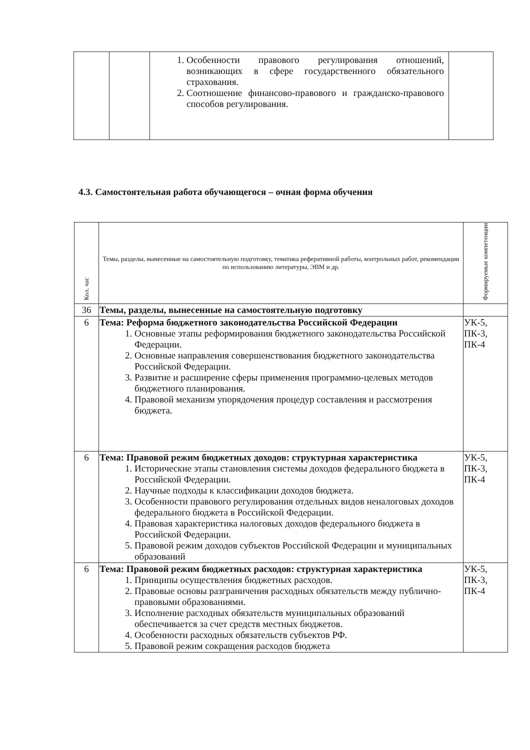| | | 1. Особенности правового регулирования отношений, возникающих в сфере государственного обязательного страхования. 2. Соотношение финансово-правового и гражданско-правового способов регулирования. | |
4.3. Самостоятельная работа обучающегося – очная форма обучения
| Кол. час | Темы, разделы, вынесенные на самостоятельную подготовку, тематика реферативной работы, контрольных работ, рекомендации по использованию литературы, ЭВМ и др. | Формируемые компетенции |
| --- | --- | --- |
| 36 | Темы, разделы, вынесенные на самостоятельную подготовку | |
| 6 | Тема: Реформа бюджетного законодательства Российской Федерации 1. Основные этапы реформирования бюджетного законодательства Российской Федерации. 2. Основные направления совершенствования бюджетного законодательства Российской Федерации. 3. Развитие и расширение сферы применения программно-целевых методов бюджетного планирования. 4. Правовой механизм упорядочения процедур составления и рассмотрения бюджета. | УК-5, ПК-3, ПК-4 |
| 6 | Тема: Правовой режим бюджетных доходов: структурная характеристика 1. Исторические этапы становления системы доходов федерального бюджета в Российской Федерации. 2. Научные подходы к классификации доходов бюджета. 3. Особенности правового регулирования отдельных видов неналоговых доходов федерального бюджета в Российской Федерации. 4. Правовая характеристика налоговых доходов федерального бюджета в Российской Федерации. 5. Правовой режим доходов субъектов Российской Федерации и муниципальных образований | УК-5, ПК-3, ПК-4 |
| 6 | Тема: Правовой режим бюджетных расходов: структурная характеристика 1. Принципы осуществления бюджетных расходов. 2. Правовые основы разграничения расходных обязательств между публично-правовыми образованиями. 3. Исполнение расходных обязательств муниципальных образований обеспечивается за счет средств местных бюджетов. 4. Особенности расходных обязательств субъектов РФ. 5. Правовой режим сокращения расходов бюджета | УК-5, ПК-3, ПК-4 |